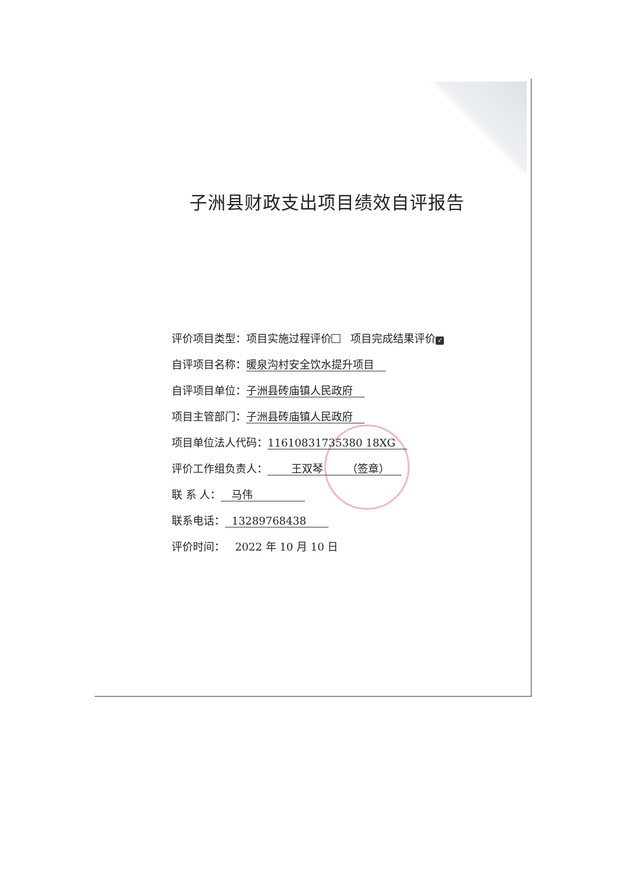子洲县财政支出项目绩效自评报告
评价项目类型：项目实施过程评价 项目完成结果评价 ✓
自评项目名称：暖泉沟村安全饮水提升项目
自评项目单位：子洲县砖庙镇人民政府
项目主管部门：子洲县砖庙镇人民政府
项目单位法人代码：11610831735380 18XG
评价工作组负责人： 王双琴 （签章）
联 系 人： 马伟
联系电话： 13289768438
评价时间： 2022 年 10 月 10 日